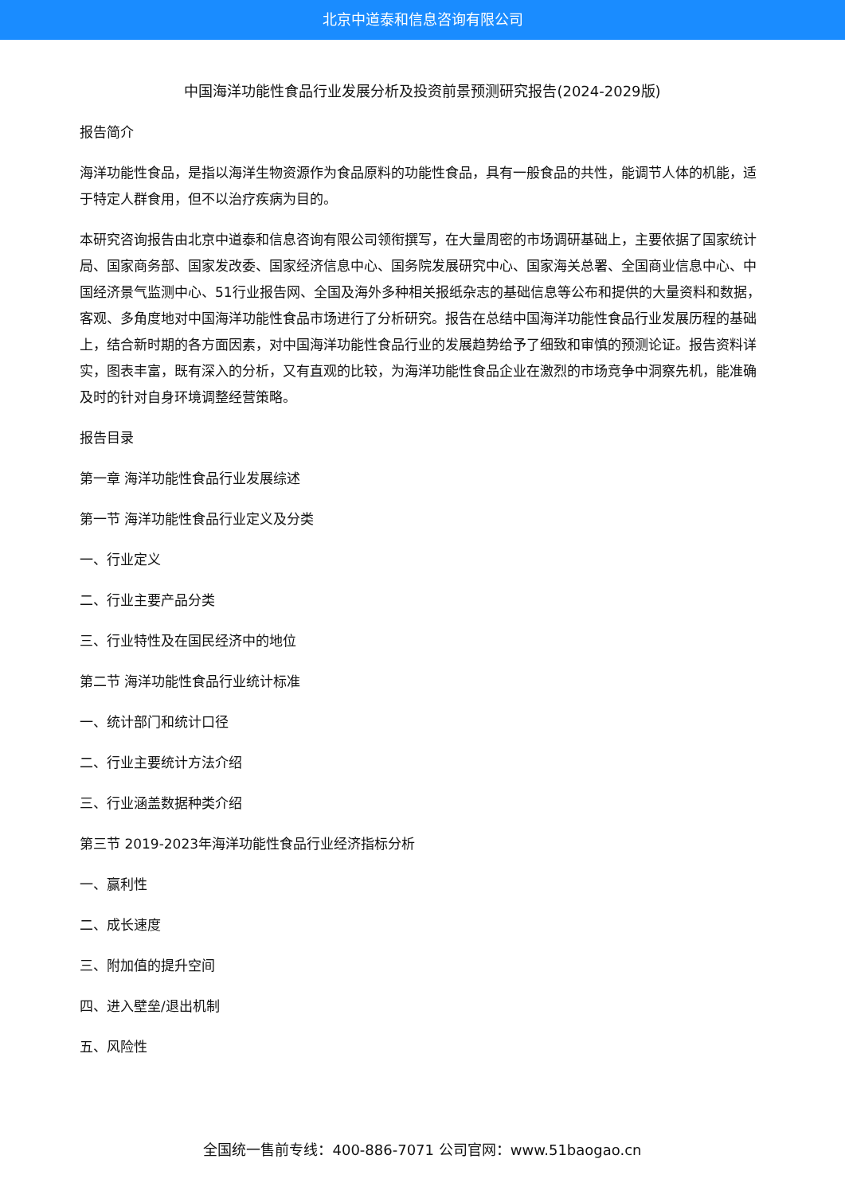北京中道泰和信息咨询有限公司
中国海洋功能性食品行业发展分析及投资前景预测研究报告(2024-2029版)
报告简介
海洋功能性食品，是指以海洋生物资源作为食品原料的功能性食品，具有一般食品的共性，能调节人体的机能，适于特定人群食用，但不以治疗疾病为目的。
本研究咨询报告由北京中道泰和信息咨询有限公司领衔撰写，在大量周密的市场调研基础上，主要依据了国家统计局、国家商务部、国家发改委、国家经济信息中心、国务院发展研究中心、国家海关总署、全国商业信息中心、中国经济景气监测中心、51行业报告网、全国及海外多种相关报纸杂志的基础信息等公布和提供的大量资料和数据，客观、多角度地对中国海洋功能性食品市场进行了分析研究。报告在总结中国海洋功能性食品行业发展历程的基础上，结合新时期的各方面因素，对中国海洋功能性食品行业的发展趋势给予了细致和审慎的预测论证。报告资料详实，图表丰富，既有深入的分析，又有直观的比较，为海洋功能性食品企业在激烈的市场竞争中洞察先机，能准确及时的针对自身环境调整经营策略。
报告目录
第一章 海洋功能性食品行业发展综述
第一节 海洋功能性食品行业定义及分类
一、行业定义
二、行业主要产品分类
三、行业特性及在国民经济中的地位
第二节 海洋功能性食品行业统计标准
一、统计部门和统计口径
二、行业主要统计方法介绍
三、行业涵盖数据种类介绍
第三节 2019-2023年海洋功能性食品行业经济指标分析
一、赢利性
二、成长速度
三、附加值的提升空间
四、进入壁垒/退出机制
五、风险性
全国统一售前专线：400-886-7071 公司官网：www.51baogao.cn